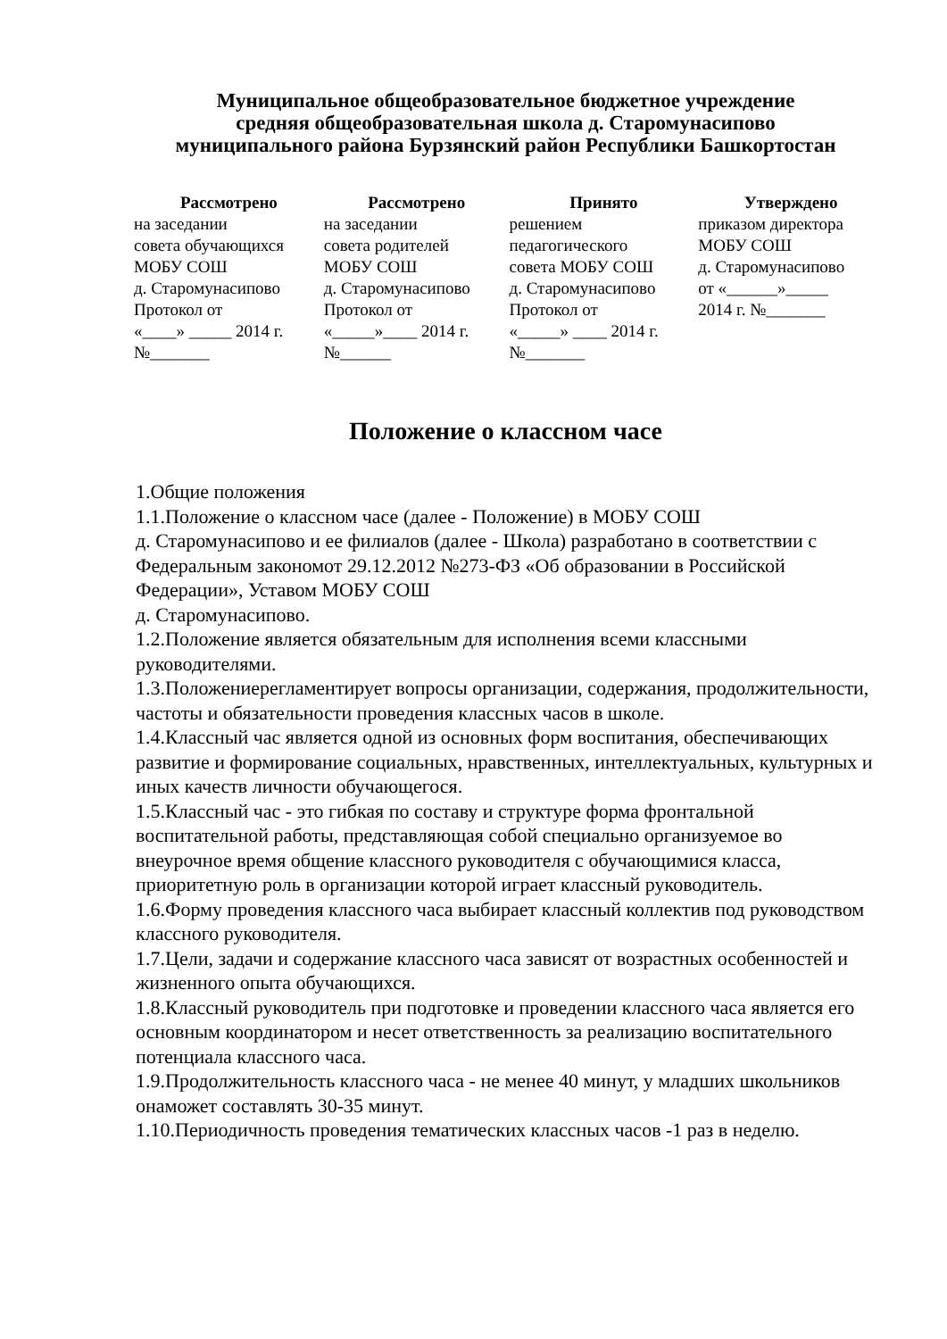Муниципальное общеобразовательное бюджетное учреждение
средняя общеобразовательная школа д. Старомунасипово
муниципального района Бурзянский район Республики Башкортостан
| Рассмотрено | Рассмотрено | Принято | Утверждено |
| --- | --- | --- | --- |
| на заседании совета обучающихся МОБУ СОШ д. Старомунасипово Протокол от «____» _____ 2014 г. №_______ | на заседании совета родителей МОБУ СОШ д. Старомунасипово Протокол от «_____»____ 2014 г. №______ | решением педагогического совета МОБУ СОШ д. Старомунасипово Протокол от «_____» ____ 2014 г. №_______ | приказом директора МОБУ СОШ д. Старомунасипово от «______»_____ 2014 г. №_______ |
Положение о классном часе
1.Общие положения
1.1.Положение о классном часе (далее - Положение) в МОБУ СОШ
д. Старомунасипово и ее филиалов (далее - Школа) разработано в соответствии с Федеральным закономот 29.12.2012 №273-ФЗ «Об образовании в Российской Федерации», Уставом МОБУ СОШ
д. Старомунасипово.
1.2.Положение является обязательным для исполнения всеми классными руководителями.
1.3.Положениерегламентирует вопросы организации, содержания, продолжительности, частоты и обязательности проведения классных часов в школе.
1.4.Классный час является одной из основных форм воспитания, обеспечивающих развитие и формирование социальных, нравственных, интеллектуальных, культурных и иных качеств личности обучающегося.
1.5.Классный час - это гибкая по составу и структуре форма фронтальной воспитательной работы, представляющая собой специально организуемое во внеурочное время общение классного руководителя с обучающимися класса, приоритетную роль в организации которой играет классный руководитель.
1.6.Форму проведения классного часа выбирает классный коллектив под руководством классного руководителя.
1.7.Цели, задачи и содержание классного часа зависят от возрастных особенностей и жизненного опыта обучающихся.
1.8.Классный руководитель при подготовке и проведении классного часа является его основным координатором и несет ответственность за реализацию воспитательного потенциала классного часа.
1.9.Продолжительность классного часа - не менее 40 минут, у младших школьников онаможет составлять 30-35 минут.
1.10.Периодичность проведения тематических классных часов -1 раз в неделю.